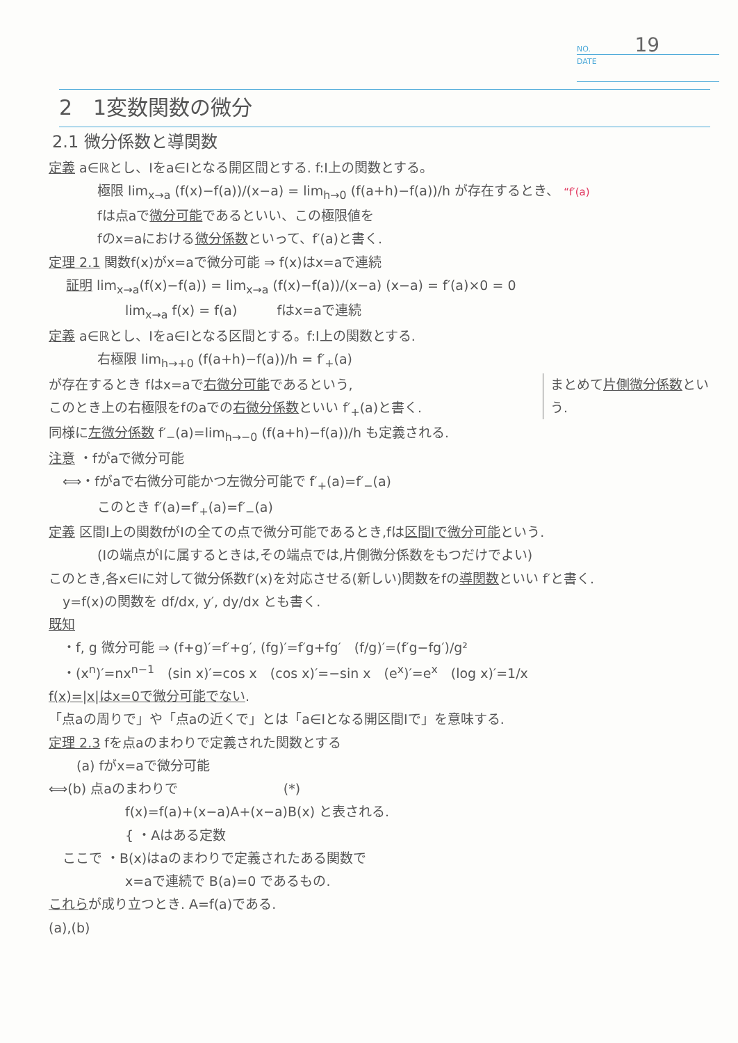NO. 19
DATE
2　1変数関数の微分
2.1 微分係数と導関数
定義 a∈ℝとし、Iをa∈Iとなる開区間とする. f:I上の関数とする。
極限 lim<sub>x→a</sub> (f(x)−f(a))/(x−a) = lim<sub>h→0</sub> (f(a+h)−f(a))/h が存在するとき、 “f′(a)
fは点aで微分可能であるといい、この極限値を
fのx=aにおける微分係数といって、f′(a)と書く.
定理 2.1 関数f(x)がx=aで微分可能 ⇒ f(x)はx=aで連続
証明 lim<sub>x→a</sub>(f(x)−f(a)) = lim<sub>x→a</sub> (f(x)−f(a))/(x−a) (x−a) = f′(a)×0 = 0
lim<sub>x→a</sub> f(x) = f(a)　　　fはx=aで連続
定義 a∈ℝとし、Iをa∈Iとなる区間とする。f:I上の関数とする.
右極限 lim<sub>h→+0</sub> (f(a+h)−f(a))/h = f′<sub>+</sub>(a)
まとめて片側微分係数という.
が存在するとき fはx=aで右微分可能であるという,
このとき上の右極限をfのaでの右微分係数といい f′<sub>+</sub>(a)と書く.
同様に左微分係数 f′<sub>−</sub>(a)=lim<sub>h→−0</sub> (f(a+h)−f(a))/h も定義される.
注意 ・fがaで微分可能
⟺・fがaで右微分可能かつ左微分可能で f′<sub>+</sub>(a)=f′<sub>−</sub>(a)
このとき f′(a)=f′<sub>+</sub>(a)=f′<sub>−</sub>(a)
定義 区間I上の関数fがIの全ての点で微分可能であるとき,fは区間Iで微分可能という.
(Iの端点がIに属するときは,その端点では,片側微分係数をもつだけでよい)
このとき,各x∈Iに対して微分係数f′(x)を対応させる(新しい)関数をfの導関数といい f′と書く.
y=f(x)の関数を df/dx, y′, dy/dx とも書く.
既知
・f, g 微分可能 ⇒ (f+g)′=f′+g′, (fg)′=f′g+fg′　(f/g)′=(f′g−fg′)/g²
・(x<sup>n</sup>)′=nx<sup>n−1</sup>　(sin x)′=cos x　(cos x)′=−sin x　(e<sup>x</sup>)′=e<sup>x</sup>　(log x)′=1/x
f(x)=|x|はx=0で微分可能でない.
「点aの周りで」や「点aの近くで」とは「a∈Iとなる開区間Iで」を意味する.
定理 2.3 fを点aのまわりで定義された関数とする
(a) fがx=aで微分可能
⟺(b) 点aのまわりで　　　　　　　　(*)
f(x)=f(a)+(x−a)A+(x−a)B(x) と表される.
{ ・Aはある定数
ここで ・B(x)はaのまわりで定義されたある関数で
x=aで連続で B(a)=0 であるもの.
これらが成り立つとき. A=f(a)である.
(a),(b)